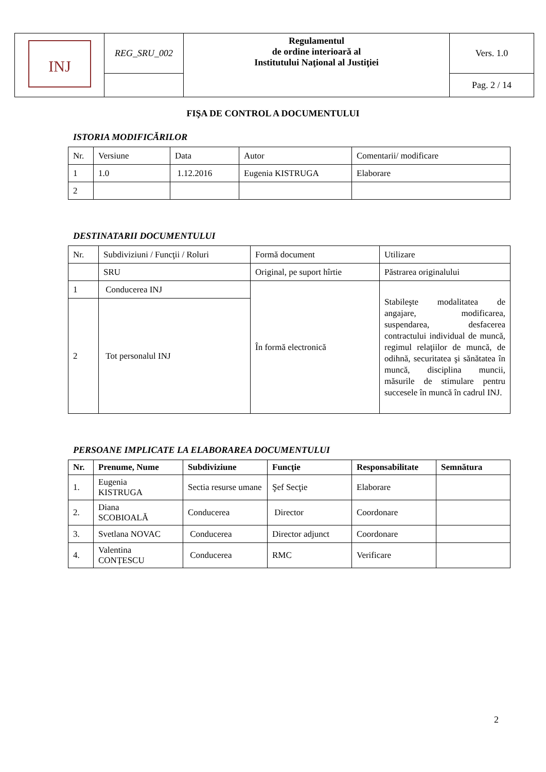| INJ | REG_SRU_002 | Regulamentul de ordine interioară al Institutului Naţional al Justiţiei | Vers. 1.0 |
| | | | Pag. 2 / 14 |
FIŞA DE CONTROL A DOCUMENTULUI
ISTORIA MODIFICĂRILOR
| Nr. | Versiune | Data | Autor | Comentarii/ modificare |
| 1 | 1.0 | 1.12.2016 | Eugenia KISTRUGA | Elaborare |
| 2 | | | | |
DESTINATARII DOCUMENTULUI
| Nr. | Subdiviziuni / Funcţii / Roluri | Formă document | Utilizare |
| | SRU | Original, pe suport hîrtie | Păstrarea originalului |
| 1 | Conducerea INJ | În formă electronică | Stabileşte modalitatea de angajare, modificarea, suspendarea, desfacerea contractului individual de muncă, regimul relaţiilor de muncă, de odihnă, securitatea şi sănătatea în muncă, disciplina muncii, măsurile de stimulare pentru succesele în muncă în cadrul INJ. |
| 2 | Tot personalul INJ | | |
PERSOANE IMPLICATE LA ELABORAREA DOCUMENTULUI
| Nr. | Prenume, Nume | Subdiviziune | Funcţie | Responsabilitate | Semnătura |
| --- | --- | --- | --- | --- | --- |
| 1. | Eugenia KISTRUGA | Sectia resurse umane | Şef Secţie | Elaborare | |
| 2. | Diana SCOBIOALĂ | Conducerea | Director | Coordonare | |
| 3. | Svetlana NOVAC | Conducerea | Director adjunct | Coordonare | |
| 4. | Valentina CONȚESCU | Conducerea | RMC | Verificare | |
2